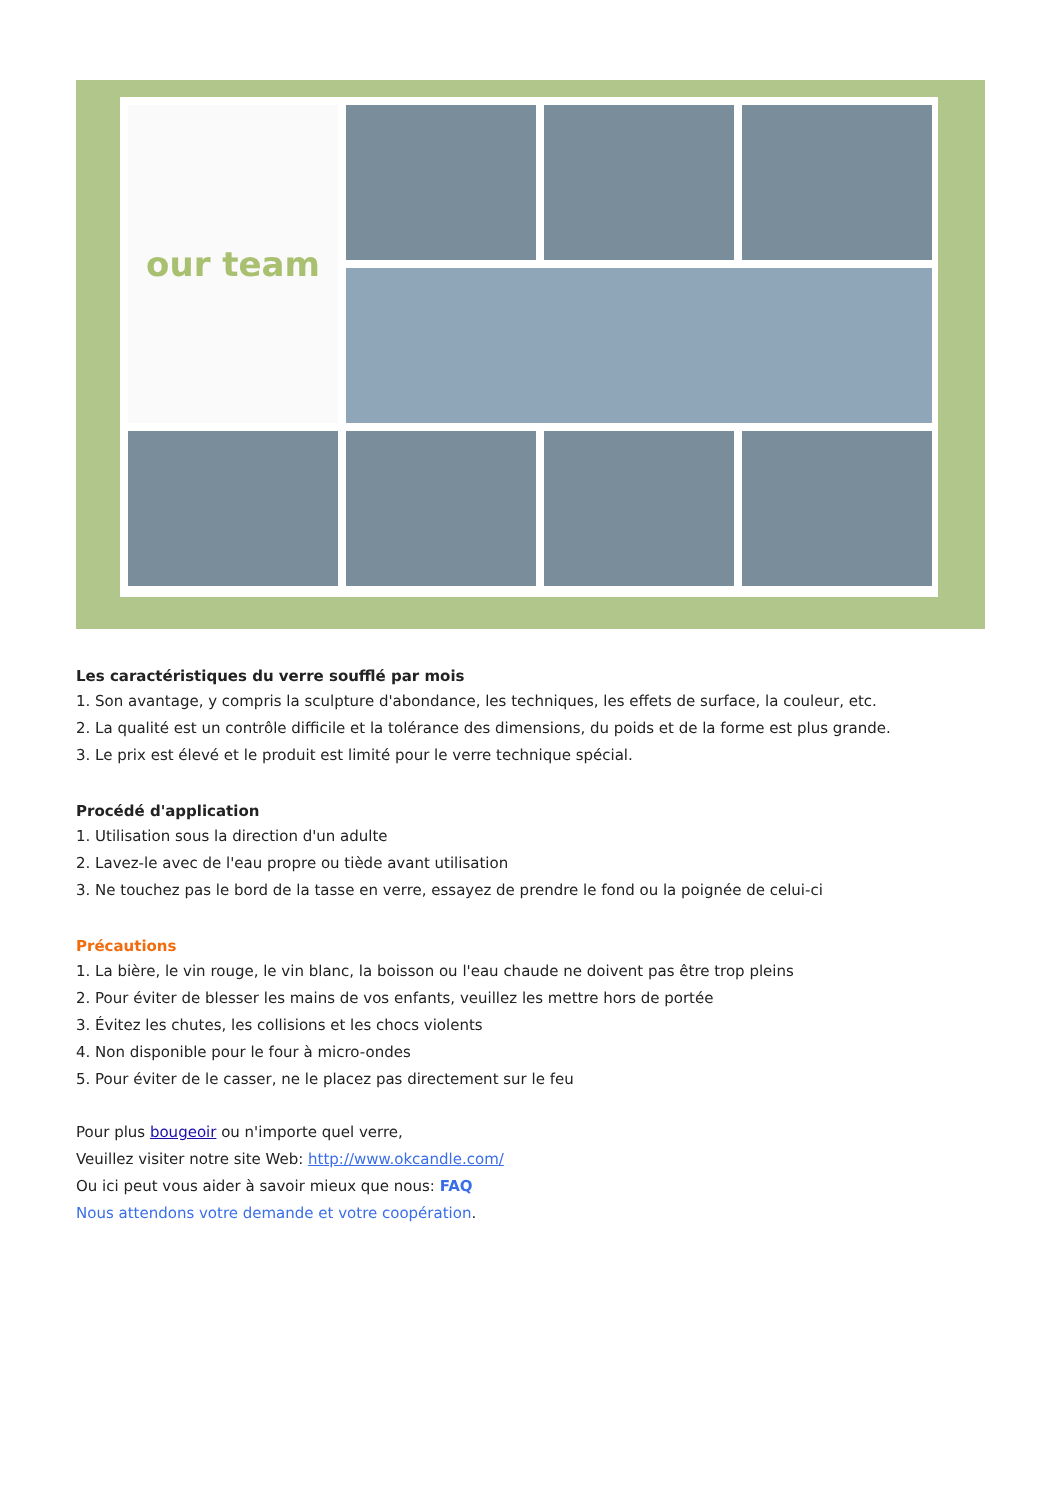our team
Les caractéristiques du verre soufflé par mois
1. Son avantage, y compris la sculpture d'abondance, les techniques, les effets de surface, la couleur, etc.
2. La qualité est un contrôle difficile et la tolérance des dimensions, du poids et de la forme est plus grande.
3. Le prix est élevé et le produit est limité pour le verre technique spécial.
Procédé d'application
1. Utilisation sous la direction d'un adulte
2. Lavez-le avec de l'eau propre ou tiède avant utilisation
3. Ne touchez pas le bord de la tasse en verre, essayez de prendre le fond ou la poignée de celui-ci
Précautions
1. La bière, le vin rouge, le vin blanc, la boisson ou l'eau chaude ne doivent pas être trop pleins
2. Pour éviter de blesser les mains de vos enfants, veuillez les mettre hors de portée
3. Évitez les chutes, les collisions et les chocs violents
4. Non disponible pour le four à micro-ondes
5. Pour éviter de le casser, ne le placez pas directement sur le feu
Pour plus bougeoir ou n'importe quel verre,
Veuillez visiter notre site Web: http://www.okcandle.com/
Ou ici peut vous aider à savoir mieux que nous: FAQ
Nous attendons votre demande et votre coopération.